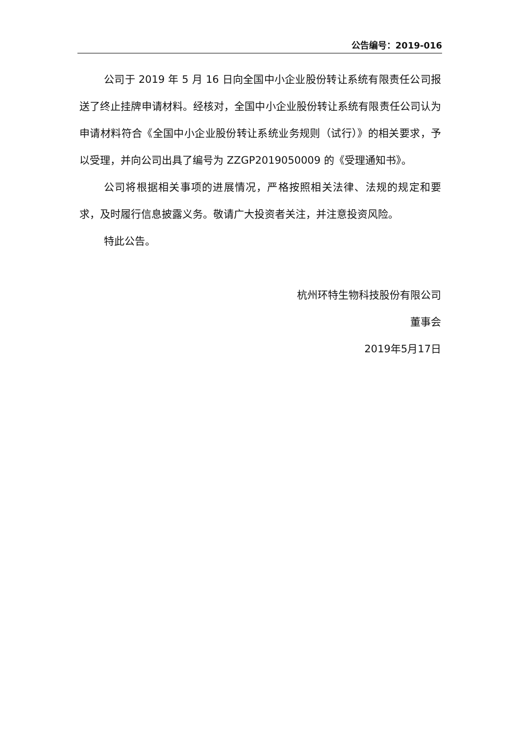公告编号：2019-016
公司于 2019 年 5 月 16 日向全国中小企业股份转让系统有限责任公司报送了终止挂牌申请材料。经核对，全国中小企业股份转让系统有限责任公司认为申请材料符合《全国中小企业股份转让系统业务规则（试行）》的相关要求，予以受理，并向公司出具了编号为 ZZGP2019050009 的《受理通知书》。
公司将根据相关事项的进展情况，严格按照相关法律、法规的规定和要求，及时履行信息披露义务。敬请广大投资者关注，并注意投资风险。
特此公告。
杭州环特生物科技股份有限公司
董事会
2019年5月17日